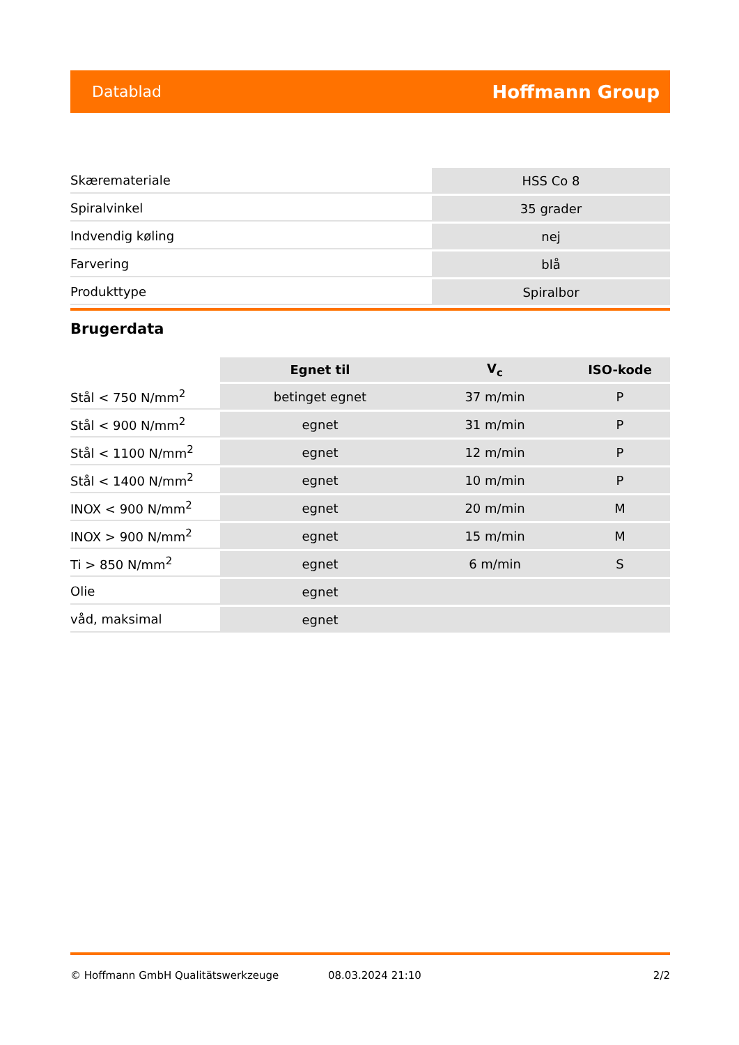Datablad Hoffmann Group
| Skærematerialе | HSS Co 8 |
| Spiralvinkel | 35 grader |
| Indvendig køling | nej |
| Farvering | blå |
| Produkttype | Spiralbor |
Brugerdata
| | Egnet til | V<sub>c</sub> | ISO-kode |
| --- | --- | --- | --- |
| Stål < 750 N/mm<sup>2</sup> | betinget egnet | 37 m/min | P |
| Stål < 900 N/mm<sup>2</sup> | egnet | 31 m/min | P |
| Stål < 1100 N/mm<sup>2</sup> | egnet | 12 m/min | P |
| Stål < 1400 N/mm<sup>2</sup> | egnet | 10 m/min | P |
| INOX < 900 N/mm<sup>2</sup> | egnet | 20 m/min | M |
| INOX > 900 N/mm<sup>2</sup> | egnet | 15 m/min | M |
| Ti > 850 N/mm<sup>2</sup> | egnet | 6 m/min | S |
| Olie | egnet | | |
| våd, maksimal | egnet | | |
© Hoffmann GmbH Qualitätswerkzeuge 08.03.2024 21:10 2/2